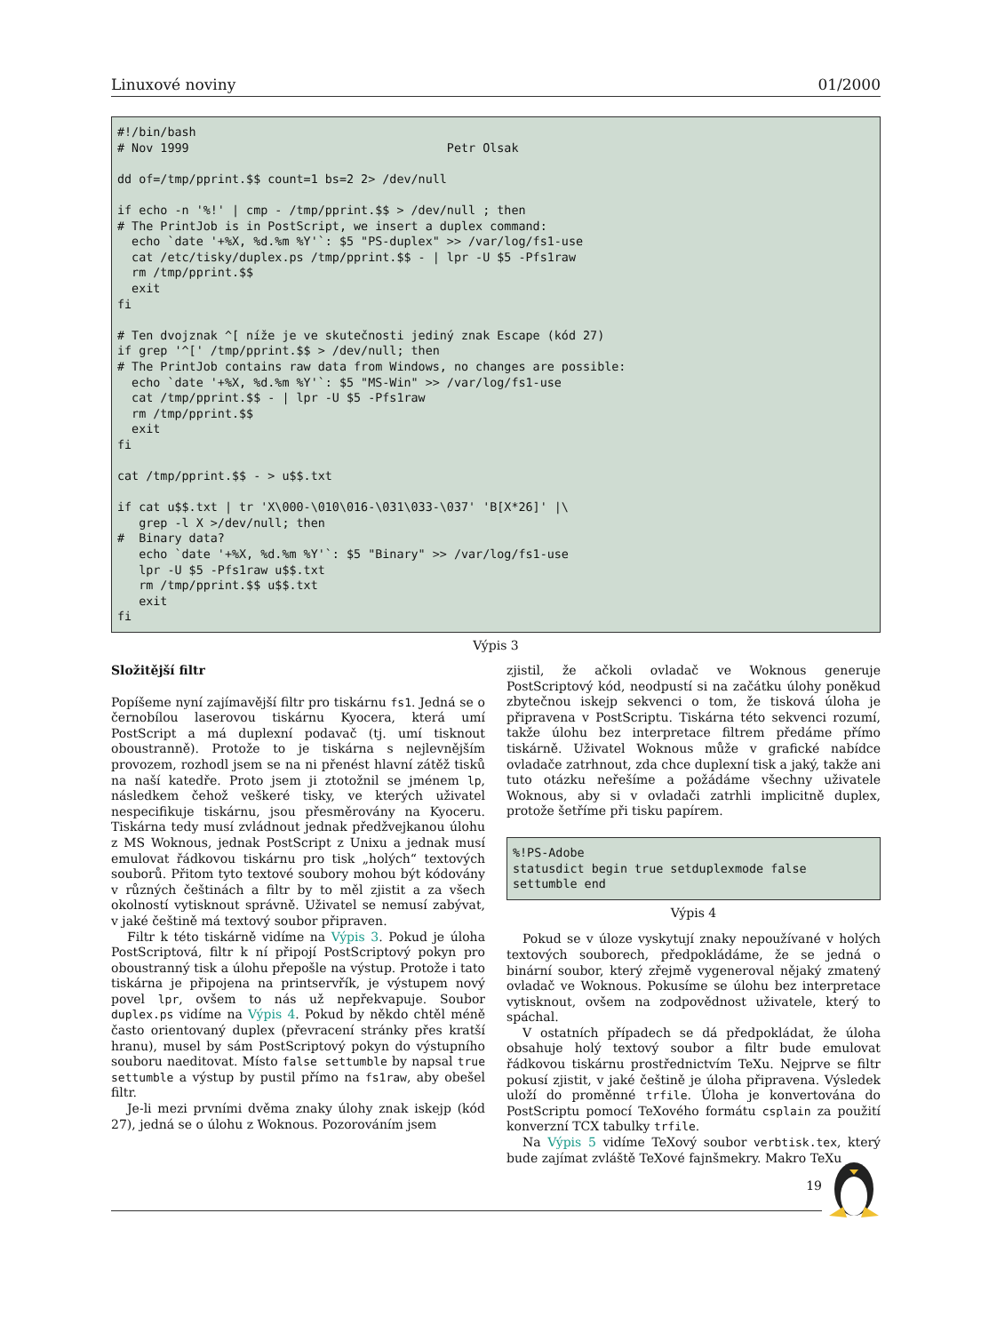Linuxové noviny 01/2000
#!/bin/bash
# Nov 1999                                    Petr Olsak

dd of=/tmp/pprint.$$ count=1 bs=2 2> /dev/null

if echo -n '%!' | cmp - /tmp/pprint.$$ > /dev/null ; then
# The PrintJob is in PostScript, we insert a duplex command:
  echo `date '+%X, %d.%m %Y'`: $5 "PS-duplex" >> /var/log/fs1-use
  cat /etc/tisky/duplex.ps /tmp/pprint.$$ - | lpr -U $5 -Pfs1raw
  rm /tmp/pprint.$$
  exit
fi

# Ten dvojznak ^[ níže je ve skutečnosti jediný znak Escape (kód 27)
if grep '^[' /tmp/pprint.$$ > /dev/null; then
# The PrintJob contains raw data from Windows, no changes are possible:
  echo `date '+%X, %d.%m %Y'`: $5 "MS-Win" >> /var/log/fs1-use
  cat /tmp/pprint.$$ - | lpr -U $5 -Pfs1raw
  rm /tmp/pprint.$$
  exit
fi

cat /tmp/pprint.$$ - > u$$.txt

if cat u$$.txt | tr 'X\000-\010\016-\031\033-\037' 'B[X*26]' |\
   grep -l X >/dev/null; then
#  Binary data?
   echo `date '+%X, %d.%m %Y'`: $5 "Binary" >> /var/log/fs1-use
   lpr -U $5 -Pfs1raw u$$.txt
   rm /tmp/pprint.$$ u$$.txt
   exit
fi
Výpis 3
Složitější filtr
Popíšeme nyní zajímavější filtr pro tiskárnu fs1. Jedná se o černobílou laserovou tiskárnu Kyocera, která umí PostScript a má duplexní podavač (tj. umí tisknout oboustranně). Protože to je tiskárna s nejlevnějším provozem, rozhodl jsem se na ni přenést hlavní zátěž tisků na naší katedře. Proto jsem ji ztotožnil se jménem lp, následkem čehož veškeré tisky, ve kterých uživatel nespecifikuje tiskárnu, jsou přesměrovány na Kyoceru. Tiskárna tedy musí zvládnout jednak předžvejkanou úlohu z MS Woknous, jednak PostScript z Unixu a jednak musí emulovat řádkovou tiskárnu pro tisk „holých“ textových souborů. Přitom tyto textové soubory mohou být kódovány v různých češtinách a filtr by to měl zjistit a za všech okolností vytisknout správně. Uživatel se nemusí zabývat, v jaké češtině má textový soubor připraven.
Filtr k této tiskárně vidíme na Výpis 3. Pokud je úloha PostScriptová, filtr k ní připojí PostScriptový pokyn pro oboustranný tisk a úlohu přepošle na výstup. Protože i tato tiskárna je připojena na printservřík, je výstupem nový povel lpr, ovšem to nás už nepřekvapuje. Soubor duplex.ps vidíme na Výpis 4. Pokud by někdo chtěl méně často orientovaný duplex (převracení stránky přes kratší hranu), musel by sám PostScriptový pokyn do výstupního souboru naeditovat. Místo false settumble by napsal true settumble a výstup by pustil přímo na fs1raw, aby obešel filtr.
Je-li mezi prvními dvěma znaky úlohy znak iskejp (kód 27), jedná se o úlohu z Woknous. Pozorováním jsem
zjistil, že ačkoli ovladač ve Woknous generuje PostScriptový kód, neodpustí si na začátku úlohy poněkud zbytečnou iskejp sekvenci o tom, že tisková úloha je připravena v PostScriptu. Tiskárna této sekvenci rozumí, takže úlohu bez interpretace filtrem předáme přímo tiskárně. Uživatel Woknous může v grafické nabídce ovladače zatrhnout, zda chce duplexní tisk a jaký, takže ani tuto otázku neřešíme a požádáme všechny uživatele Woknous, aby si v ovladači zatrhli implicitně duplex, protože šetříme při tisku papírem.
%!PS-Adobe
statusdict begin true setduplexmode false
settumble end
Výpis 4
Pokud se v úloze vyskytují znaky nepoužívané v holých textových souborech, předpokládáme, že se jedná o binární soubor, který zřejmě vygeneroval nějaký zmatený ovladač ve Woknous. Pokusíme se úlohu bez interpretace vytisknout, ovšem na zodpovědnost uživatele, který to spáchal.
V ostatních případech se dá předpokládat, že úloha obsahuje holý textový soubor a filtr bude emulovat řádkovou tiskárnu prostřednictvím TeXu. Nejprve se filtr pokusí zjistit, v jaké češtině je úloha připravena. Výsledek uloží do proměnné trfile. Úloha je konvertována do PostScriptu pomocí TeXového formátu csplain za použití konverzní TCX tabulky trfile.
Na Výpis 5 vidíme TeXový soubor verbtisk.tex, který bude zajímat zvláště TeXové fajnšmekry. Makro TeXu
19